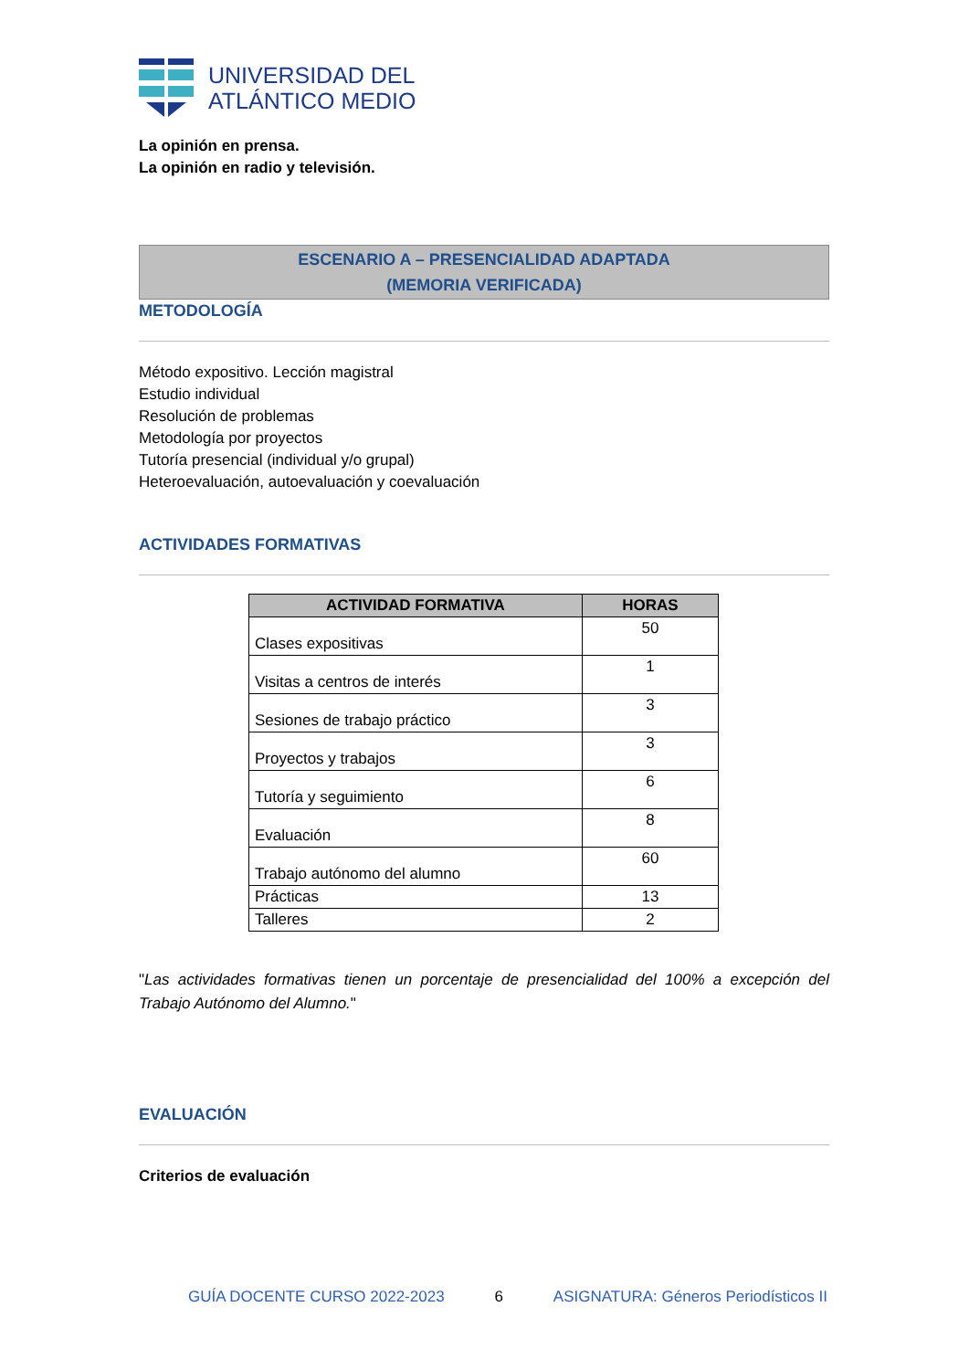UNIVERSIDAD DEL
ATLÁNTICO MEDIO
La opinión en prensa.
La opinión en radio y televisión.
ESCENARIO A – PRESENCIALIDAD ADAPTADA
(MEMORIA VERIFICADA)
METODOLOGÍA
Método expositivo. Lección magistral
Estudio individual
Resolución de problemas
Metodología por proyectos
Tutoría presencial (individual y/o grupal)
Heteroevaluación, autoevaluación y coevaluación
ACTIVIDADES FORMATIVAS
| ACTIVIDAD FORMATIVA | HORAS |
| --- | --- |
| Clases expositivas | 50 |
| Visitas a centros de interés | 1 |
| Sesiones de trabajo práctico | 3 |
| Proyectos y trabajos | 3 |
| Tutoría y seguimiento | 6 |
| Evaluación | 8 |
| Trabajo autónomo del alumno | 60 |
| Prácticas | 13 |
| Talleres | 2 |
"Las actividades formativas tienen un porcentaje de presencialidad del 100% a excepción del Trabajo Autónomo del Alumno."
EVALUACIÓN
Criterios de evaluación
GUÍA DOCENTE CURSO 2022-2023 6 ASIGNATURA: Géneros Periodísticos II